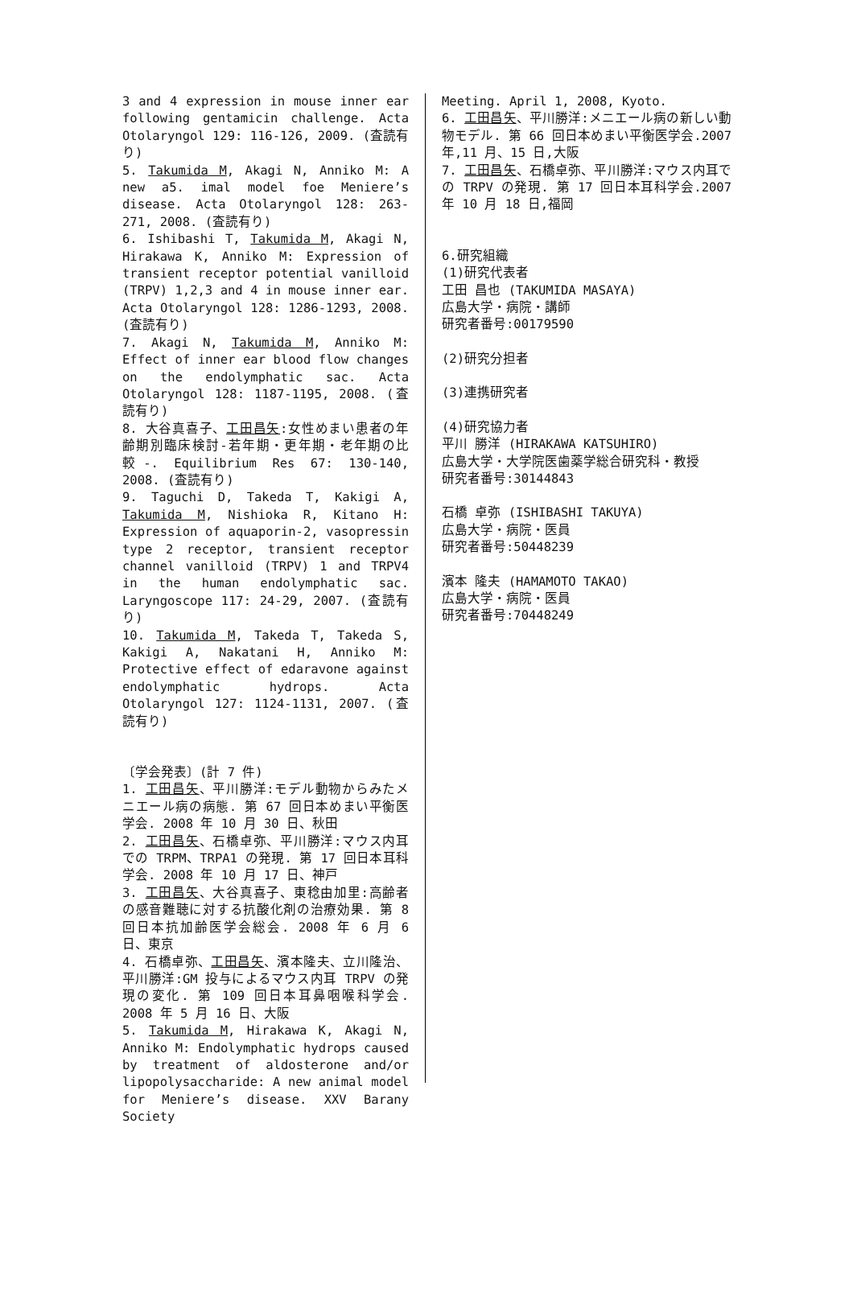3 and 4 expression in mouse inner ear following gentamicin challenge. Acta Otolaryngol 129: 116-126, 2009. (査読有り)
5. Takumida M, Akagi N, Anniko M: A new a5. imal model foe Meniere’s disease. Acta Otolaryngol 128: 263-271, 2008. (査読有り)
6. Ishibashi T, Takumida M, Akagi N, Hirakawa K, Anniko M: Expression of transient receptor potential vanilloid (TRPV) 1,2,3 and 4 in mouse inner ear. Acta Otolaryngol 128: 1286-1293, 2008. (査読有り)
7. Akagi N, Takumida M, Anniko M: Effect of inner ear blood flow changes on the endolymphatic sac. Acta Otolaryngol 128: 1187-1195, 2008. (査読有り)
8. 大谷真喜子、工田昌矢:女性めまい患者の年齢期別臨床検討-若年期・更年期・老年期の比較-. Equilibrium Res 67: 130-140, 2008. (査読有り)
9. Taguchi D, Takeda T, Kakigi A, Takumida M, Nishioka R, Kitano H: Expression of aquaporin-2, vasopressin type 2 receptor, transient receptor channel vanilloid (TRPV) 1 and TRPV4 in the human endolymphatic sac. Laryngoscope 117: 24-29, 2007. (査読有り)
10. Takumida M, Takeda T, Takeda S, Kakigi A, Nakatani H, Anniko M: Protective effect of edaravone against endolymphatic hydrops. Acta Otolaryngol 127: 1124-1131, 2007. (査読有り)
〔学会発表〕(計 7 件)
1. 工田昌矢、平川勝洋:モデル動物からみたメニエール病の病態. 第 67 回日本めまい平衡医学会. 2008 年 10 月 30 日、秋田
2. 工田昌矢、石橋卓弥、平川勝洋:マウス内耳での TRPM、TRPA1 の発現. 第 17 回日本耳科学会. 2008 年 10 月 17 日、神戸
3. 工田昌矢、大谷真喜子、東稔由加里:高齢者の感音難聴に対する抗酸化剤の治療効果. 第 8 回日本抗加齢医学会総会. 2008 年 6 月 6 日、東京
4. 石橋卓弥、工田昌矢、濱本隆夫、立川隆治、平川勝洋:GM 投与によるマウス内耳 TRPV の発現の変化. 第 109 回日本耳鼻咽喉科学会. 2008 年 5 月 16 日、大阪
5. Takumida M, Hirakawa K, Akagi N, Anniko M: Endolymphatic hydrops caused by treatment of aldosterone and/or lipopolysaccharide: A new animal model for Meniere’s disease. XXV Barany Society
Meeting. April 1, 2008, Kyoto.
6. 工田昌矢、平川勝洋:メニエール病の新しい動物モデル. 第 66 回日本めまい平衡医学会.2007 年,11 月、15 日,大阪
7. 工田昌矢、石橋卓弥、平川勝洋:マウス内耳での TRPV の発現. 第 17 回日本耳科学会.2007 年 10 月 18 日,福岡
6.研究組織
(1)研究代表者
工田 昌也 (TAKUMIDA MASAYA)
広島大学・病院・講師
研究者番号:00179590
(2)研究分担者
(3)連携研究者
(4)研究協力者
平川 勝洋 (HIRAKAWA KATSUHIRO)
広島大学・大学院医歯薬学総合研究科・教授
研究者番号:30144843
石橋 卓弥 (ISHIBASHI TAKUYA)
広島大学・病院・医員
研究者番号:50448239
濱本 隆夫 (HAMAMOTO TAKAO)
広島大学・病院・医員
研究者番号:70448249